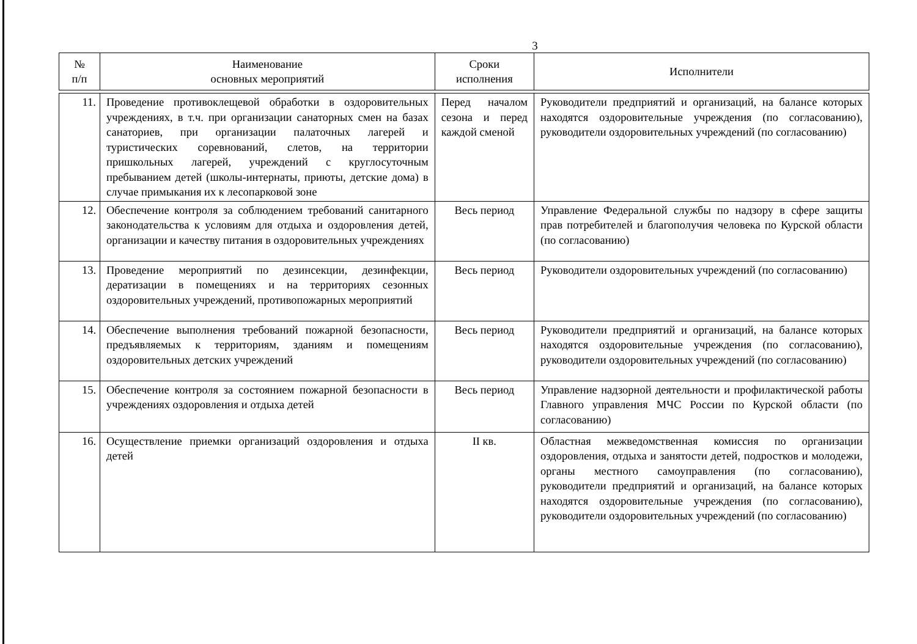3
| № п/п | Наименование основных мероприятий | Сроки исполнения | Исполнители |
| --- | --- | --- | --- |
| 11. | Проведение противоклещевой обработки в оздоровительных учреждениях, в т.ч. при организации санаторных смен на базах санаториев, при организации палаточных лагерей и туристических соревнований, слетов, на территории пришкольных лагерей, учреждений с круглосуточным пребыванием детей (школы-интернаты, приюты, детские дома) в случае примыкания их к лесопарковой зоне | Перед началом сезона и перед каждой сменой | Руководители предприятий и организаций, на балансе которых находятся оздоровительные учреждения (по согласованию), руководители оздоровительных учреждений (по согласованию) |
| 12. | Обеспечение контроля за соблюдением требований санитарного законодательства к условиям для отдыха и оздоровления детей, организации и качеству питания в оздоровительных учреждениях | Весь период | Управление Федеральной службы по надзору в сфере защиты прав потребителей и благополучия человека по Курской области (по согласованию) |
| 13. | Проведение мероприятий по дезинсекции, дезинфекции, дератизации в помещениях и на территориях сезонных оздоровительных учреждений, противопожарных мероприятий | Весь период | Руководители оздоровительных учреждений (по согласованию) |
| 14. | Обеспечение выполнения требований пожарной безопасности, предъявляемых к территориям, зданиям и помещениям оздоровительных детских учреждений | Весь период | Руководители предприятий и организаций, на балансе которых находятся оздоровительные учреждения (по согласованию), руководители оздоровительных учреждений (по согласованию) |
| 15. | Обеспечение контроля за состоянием пожарной безопасности в учреждениях оздоровления и отдыха детей | Весь период | Управление надзорной деятельности и профилактической работы Главного управления МЧС России по Курской области (по согласованию) |
| 16. | Осуществление приемки организаций оздоровления и отдыха детей | II кв. | Областная межведомственная комиссия по организации оздоровления, отдыха и занятости детей, подростков и молодежи, органы местного самоуправления (по согласованию), руководители предприятий и организаций, на балансе которых находятся оздоровительные учреждения (по согласованию), руководители оздоровительных учреждений (по согласованию) |